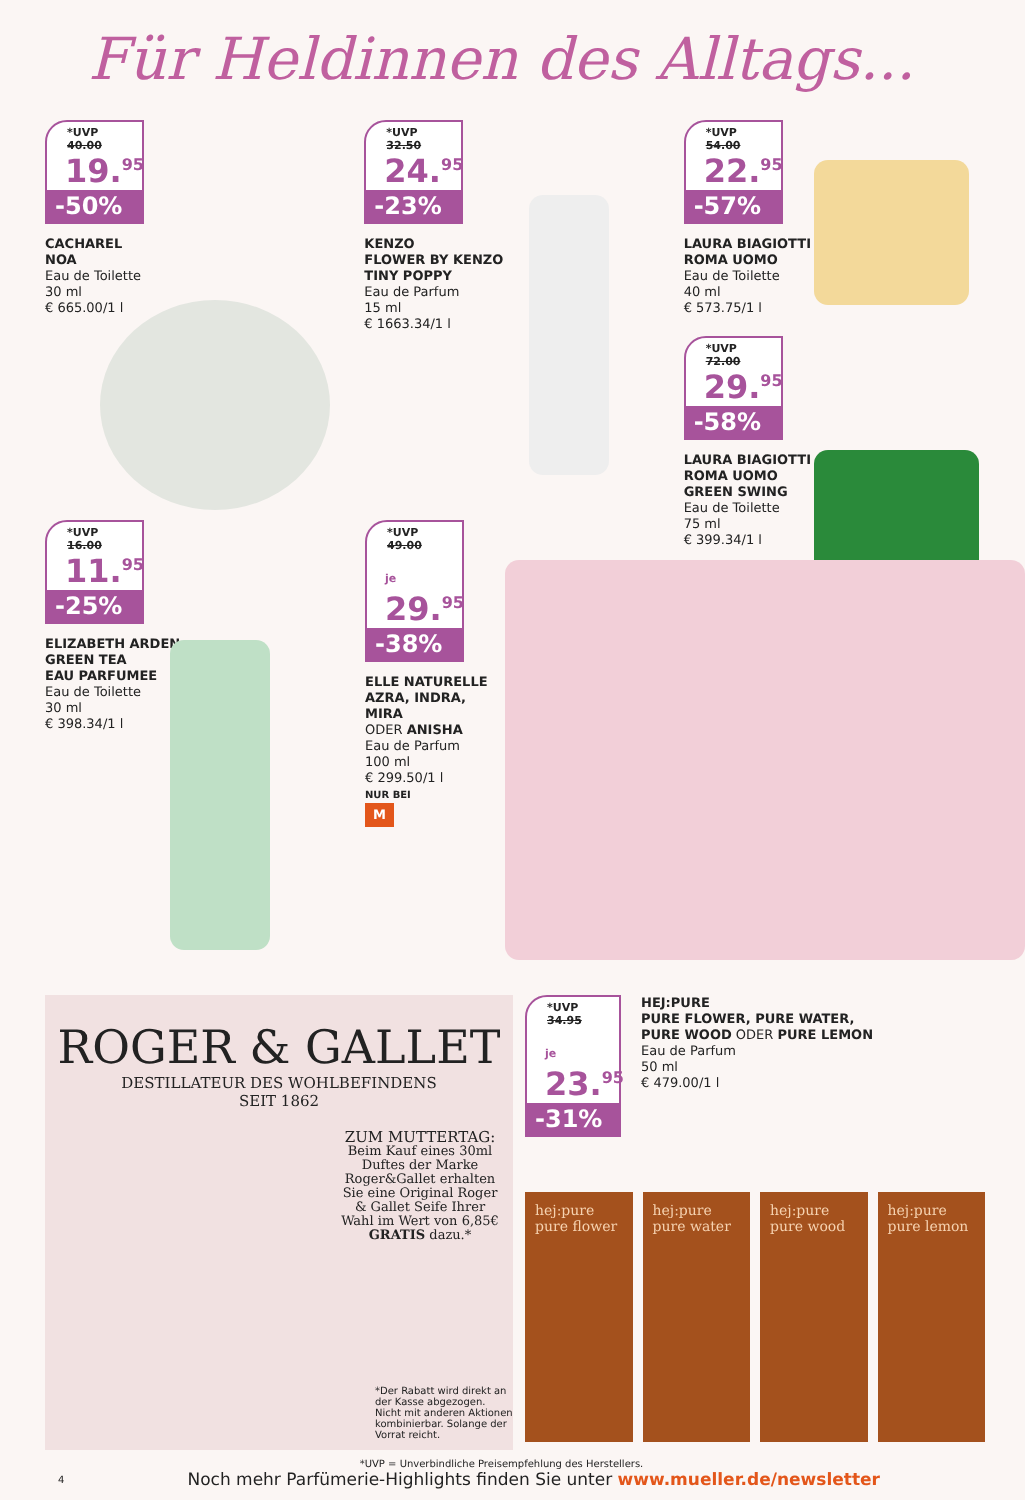Für Heldinnen des Alltags...
*UVP 40.00
19.<sup>95</sup>
-50%
CACHAREL
NOA
Eau de Toilette
30 ml
€ 665.00/1 l
*UVP 32.50
24.<sup>95</sup>
-23%
KENZO
FLOWER BY KENZO
TINY POPPY
Eau de Parfum
15 ml
€ 1663.34/1 l
*UVP 54.00
22.<sup>95</sup>
-57%
LAURA BIAGIOTTI
ROMA UOMO
Eau de Toilette
40 ml
€ 573.75/1 l
*UVP 72.00
29.<sup>95</sup>
-58%
LAURA BIAGIOTTI
ROMA UOMO
GREEN SWING
Eau de Toilette
75 ml
€ 399.34/1 l
*UVP 16.00
11.<sup>95</sup>
-25%
ELIZABETH ARDEN
GREEN TEA
EAU PARFUMEE
Eau de Toilette
30 ml
€ 398.34/1 l
*UVP 49.00
je 29.<sup>95</sup>
-38%
ELLE NATURELLE
AZRA, INDRA, MIRA
ODER ANISHA
Eau de Parfum
100 ml
€ 299.50/1 l
NUR BEI
M
ROGER & GALLET
DESTILLATEUR DES WOHLBEFINDENS
SEIT 1862
ZUM MUTTERTAG:
Beim Kauf eines 30ml Duftes der Marke Roger&Gallet erhalten Sie eine Original Roger & Gallet Seife Ihrer Wahl im Wert von 6,85€ GRATIS dazu.*
*Der Rabatt wird direkt an der Kasse abgezogen. Nicht mit anderen Aktionen kombinierbar. Solange der Vorrat reicht.
*UVP 34.95
je 23.<sup>95</sup>
-31%
HEJ:PURE
PURE FLOWER, PURE WATER,
PURE WOOD ODER PURE LEMON
Eau de Parfum
50 ml
€ 479.00/1 l
hej:pure pure flower
hej:pure pure water hej:pure pure wood hej:pure pure lemon
*UVP = Unverbindliche Preisempfehlung des Herstellers.
4
Noch mehr Parfümerie-Highlights finden Sie unter www.mueller.de/newsletter